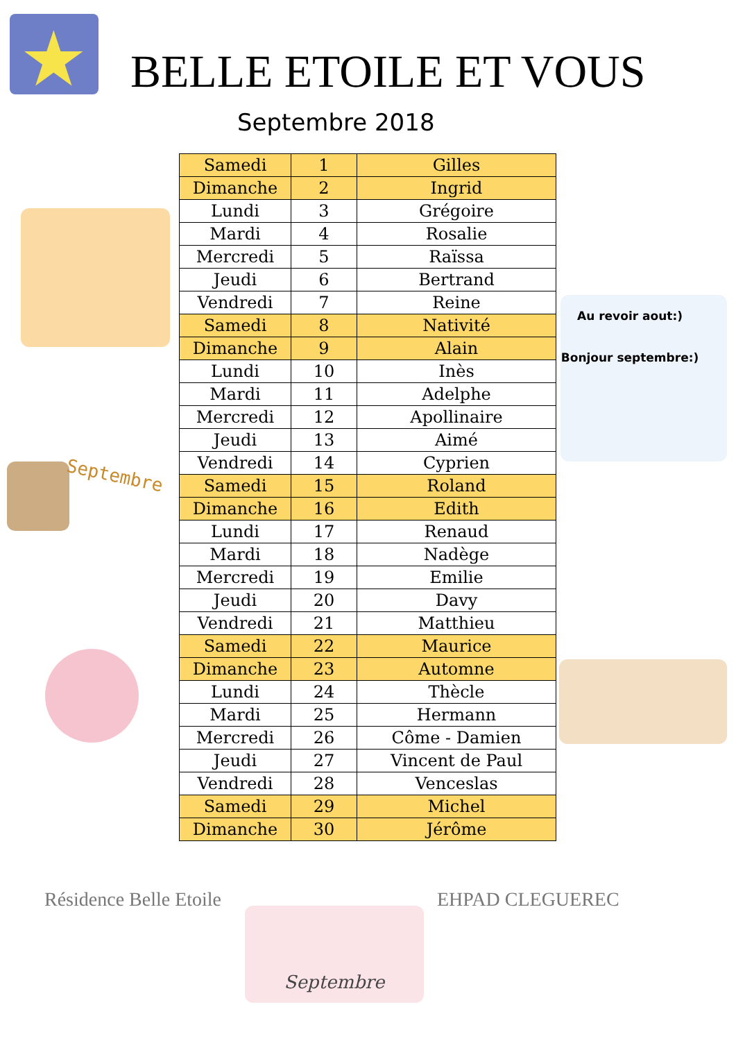★
BELLE ETOILE ET VOUS
Septembre 2018
Septembre
Au revoir aout:)
Bonjour septembre:)
| Samedi | 1 | Gilles |
| Dimanche | 2 | Ingrid |
| Lundi | 3 | Grégoire |
| Mardi | 4 | Rosalie |
| Mercredi | 5 | Raïssa |
| Jeudi | 6 | Bertrand |
| Vendredi | 7 | Reine |
| Samedi | 8 | Nativité |
| Dimanche | 9 | Alain |
| Lundi | 10 | Inès |
| Mardi | 11 | Adelphe |
| Mercredi | 12 | Apollinaire |
| Jeudi | 13 | Aimé |
| Vendredi | 14 | Cyprien |
| Samedi | 15 | Roland |
| Dimanche | 16 | Edith |
| Lundi | 17 | Renaud |
| Mardi | 18 | Nadège |
| Mercredi | 19 | Emilie |
| Jeudi | 20 | Davy |
| Vendredi | 21 | Matthieu |
| Samedi | 22 | Maurice |
| Dimanche | 23 | Automne |
| Lundi | 24 | Thècle |
| Mardi | 25 | Hermann |
| Mercredi | 26 | Côme - Damien |
| Jeudi | 27 | Vincent de Paul |
| Vendredi | 28 | Venceslas |
| Samedi | 29 | Michel |
| Dimanche | 30 | Jérôme |
Résidence Belle Etoile EHPAD CLEGUEREC
Septembre